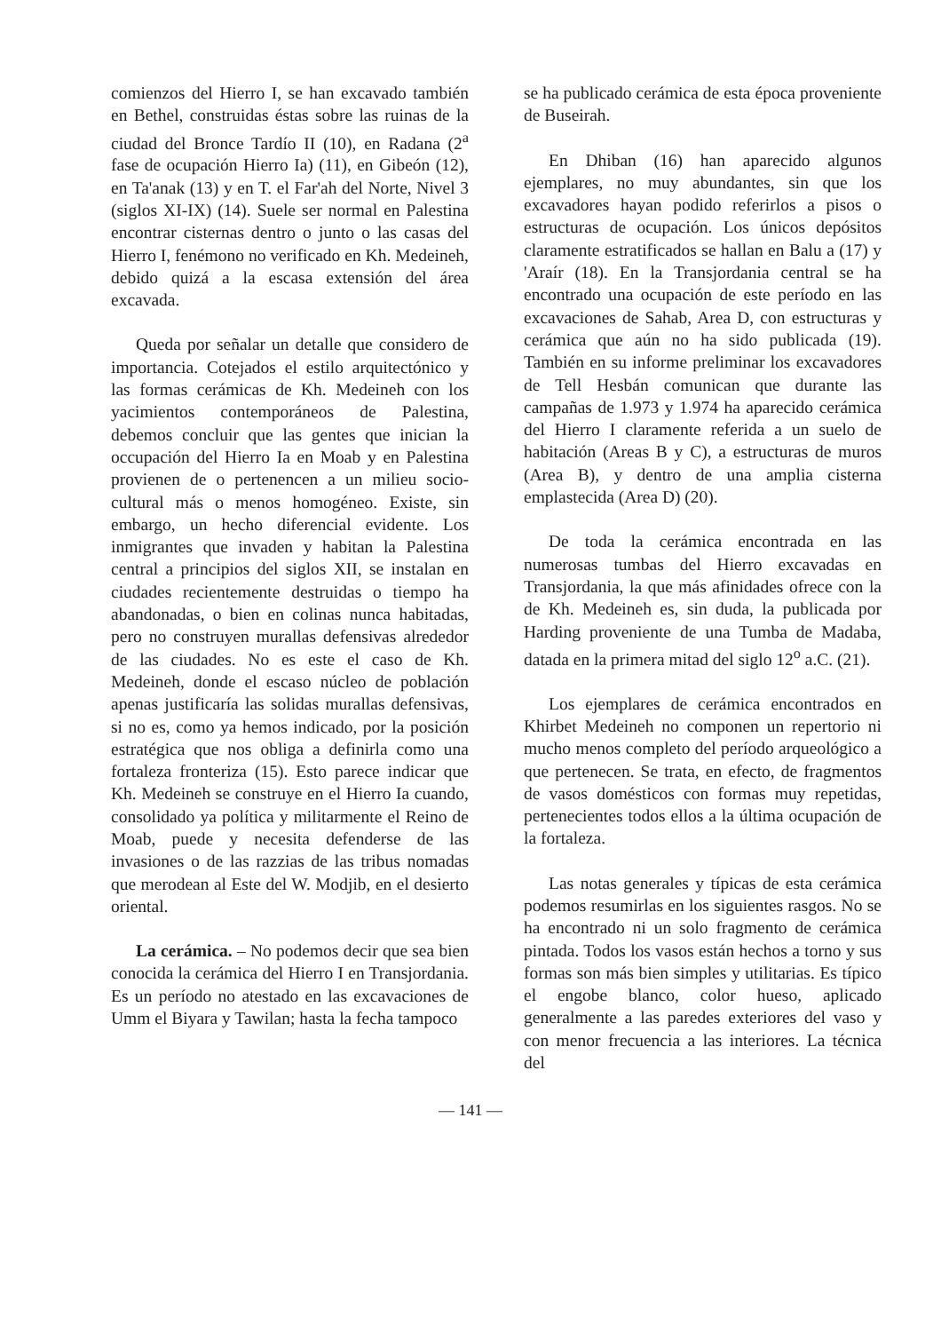comienzos del Hierro I, se han excavado también en Bethel, construidas éstas sobre las ruinas de la ciudad del Bronce Tardío II (10), en Radana (2<sup>a</sup> fase de ocupación Hierro Ia) (11), en Gibeón (12), en Ta'anak (13) y en T. el Far'ah del Norte, Nivel 3 (siglos XI-IX) (14). Suele ser normal en Palestina encontrar cisternas dentro o junto o las casas del Hierro I, fenémono no verificado en Kh. Medeineh, debido quizá a la escasa extensión del área excavada.
Queda por señalar un detalle que considero de importancia. Cotejados el estilo arquitectónico y las formas cerámicas de Kh. Medeineh con los yacimientos contemporáneos de Palestina, debemos concluir que las gentes que inician la occupación del Hierro Ia en Moab y en Palestina provienen de o pertenencen a un milieu socio-cultural más o menos homogéneo. Existe, sin embargo, un hecho diferencial evidente. Los inmigrantes que invaden y habitan la Palestina central a principios del siglos XII, se instalan en ciudades recientemente destruidas o tiempo ha abandonadas, o bien en colinas nunca habitadas, pero no construyen murallas defensivas alrededor de las ciudades. No es este el caso de Kh. Medeineh, donde el escaso núcleo de población apenas justificaría las solidas murallas defensivas, si no es, como ya hemos indicado, por la posición estratégica que nos obliga a definirla como una fortaleza fronteriza (15). Esto parece indicar que Kh. Medeineh se construye en el Hierro Ia cuando, consolidado ya política y militarmente el Reino de Moab, puede y necesita defenderse de las invasiones o de las razzias de las tribus nomadas que merodean al Este del W. Modjib, en el desierto oriental.
La cerámica. – No podemos decir que sea bien conocida la cerámica del Hierro I en Transjordania. Es un período no atestado en las excavaciones de Umm el Biyara y Tawilan; hasta la fecha tampoco
se ha publicado cerámica de esta época proveniente de Buseirah.
En Dhiban (16) han aparecido algunos ejemplares, no muy abundantes, sin que los excavadores hayan podido referirlos a pisos o estructuras de ocupación. Los únicos depósitos claramente estratificados se hallan en Balu a (17) y 'Araír (18). En la Transjordania central se ha encontrado una ocupación de este período en las excavaciones de Sahab, Area D, con estructuras y cerámica que aún no ha sido publicada (19). También en su informe preliminar los excavadores de Tell Hesbán comunican que durante las campañas de 1.973 y 1.974 ha aparecido cerámica del Hierro I claramente referida a un suelo de habitación (Areas B y C), a estructuras de muros (Area B), y dentro de una amplia cisterna emplastecida (Area D) (20).
De toda la cerámica encontrada en las numerosas tumbas del Hierro excavadas en Transjordania, la que más afinidades ofrece con la de Kh. Medeineh es, sin duda, la publicada por Harding proveniente de una Tumba de Madaba, datada en la primera mitad del siglo 12<sup>o</sup> a.C. (21).
Los ejemplares de cerámica encontrados en Khirbet Medeineh no componen un repertorio ni mucho menos completo del período arqueológico a que pertenecen. Se trata, en efecto, de fragmentos de vasos domésticos con formas muy repetidas, pertenecientes todos ellos a la última ocupación de la fortaleza.
Las notas generales y típicas de esta cerámica podemos resumirlas en los siguientes rasgos. No se ha encontrado ni un solo fragmento de cerámica pintada. Todos los vasos están hechos a torno y sus formas son más bien simples y utilitarias. Es típico el engobe blanco, color hueso, aplicado generalmente a las paredes exteriores del vaso y con menor frecuencia a las interiores. La técnica del
— 141 —